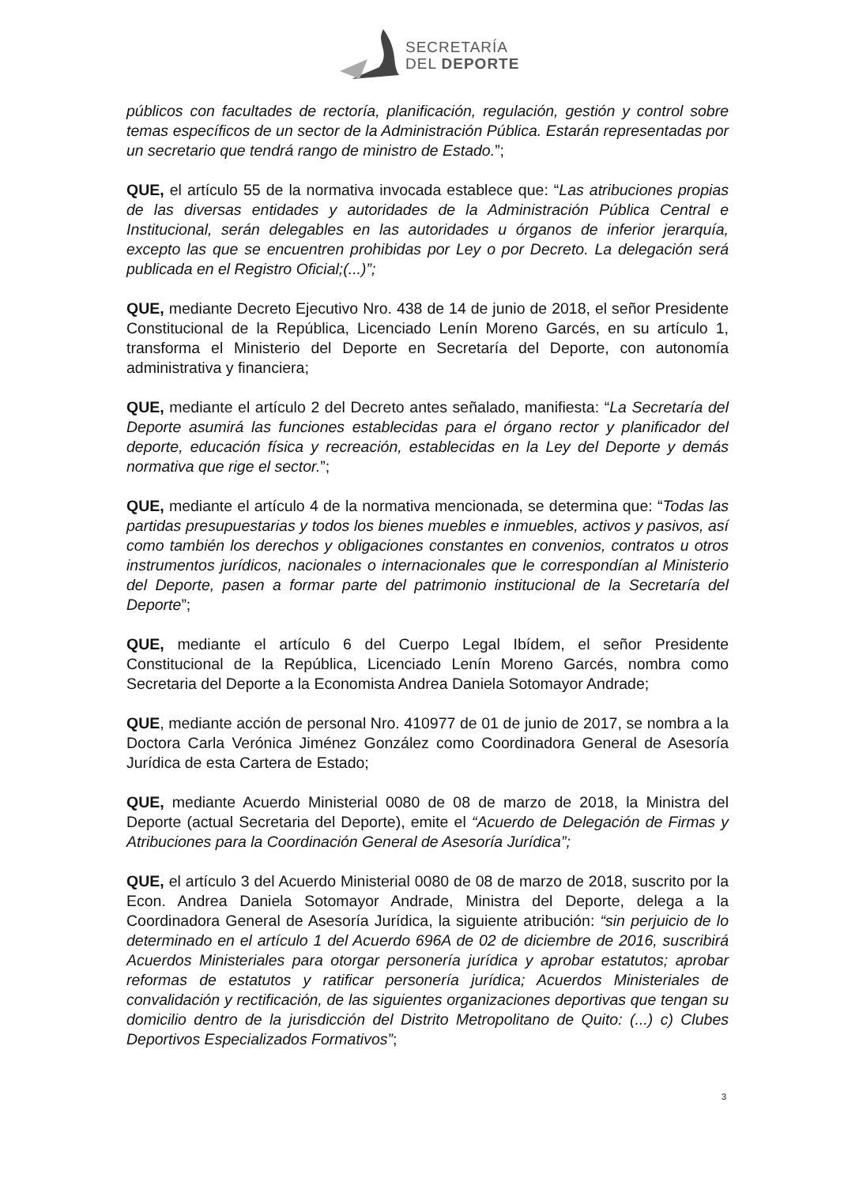SECRETARÍA
DEL DEPORTE
públicos con facultades de rectoría, planificación, regulación, gestión y control sobre temas específicos de un sector de la Administración Pública. Estarán representadas por un secretario que tendrá rango de ministro de Estado.”;
QUE, el artículo 55 de la normativa invocada establece que: “Las atribuciones propias de las diversas entidades y autoridades de la Administración Pública Central e Institucional, serán delegables en las autoridades u órganos de inferior jerarquía, excepto las que se encuentren prohibidas por Ley o por Decreto. La delegación será publicada en el Registro Oficial;(...)”;
QUE, mediante Decreto Ejecutivo Nro. 438 de 14 de junio de 2018, el señor Presidente Constitucional de la República, Licenciado Lenín Moreno Garcés, en su artículo 1, transforma el Ministerio del Deporte en Secretaría del Deporte, con autonomía administrativa y financiera;
QUE, mediante el artículo 2 del Decreto antes señalado, manifiesta: “La Secretaría del Deporte asumirá las funciones establecidas para el órgano rector y planificador del deporte, educación física y recreación, establecidas en la Ley del Deporte y demás normativa que rige el sector.”;
QUE, mediante el artículo 4 de la normativa mencionada, se determina que: “Todas las partidas presupuestarias y todos los bienes muebles e inmuebles, activos y pasivos, así como también los derechos y obligaciones constantes en convenios, contratos u otros instrumentos jurídicos, nacionales o internacionales que le correspondían al Ministerio del Deporte, pasen a formar parte del patrimonio institucional de la Secretaría del Deporte”;
QUE, mediante el artículo 6 del Cuerpo Legal Ibídem, el señor Presidente Constitucional de la República, Licenciado Lenín Moreno Garcés, nombra como Secretaria del Deporte a la Economista Andrea Daniela Sotomayor Andrade;
QUE, mediante acción de personal Nro. 410977 de 01 de junio de 2017, se nombra a la Doctora Carla Verónica Jiménez González como Coordinadora General de Asesoría Jurídica de esta Cartera de Estado;
QUE, mediante Acuerdo Ministerial 0080 de 08 de marzo de 2018, la Ministra del Deporte (actual Secretaria del Deporte), emite el “Acuerdo de Delegación de Firmas y Atribuciones para la Coordinación General de Asesoría Jurídica”;
QUE, el artículo 3 del Acuerdo Ministerial 0080 de 08 de marzo de 2018, suscrito por la Econ. Andrea Daniela Sotomayor Andrade, Ministra del Deporte, delega a la Coordinadora General de Asesoría Jurídica, la siguiente atribución: “sin perjuicio de lo determinado en el artículo 1 del Acuerdo 696A de 02 de diciembre de 2016, suscribirá Acuerdos Ministeriales para otorgar personería jurídica y aprobar estatutos; aprobar reformas de estatutos y ratificar personería jurídica; Acuerdos Ministeriales de convalidación y rectificación, de las siguientes organizaciones deportivas que tengan su domicilio dentro de la jurisdicción del Distrito Metropolitano de Quito: (...) c) Clubes Deportivos Especializados Formativos”;
3